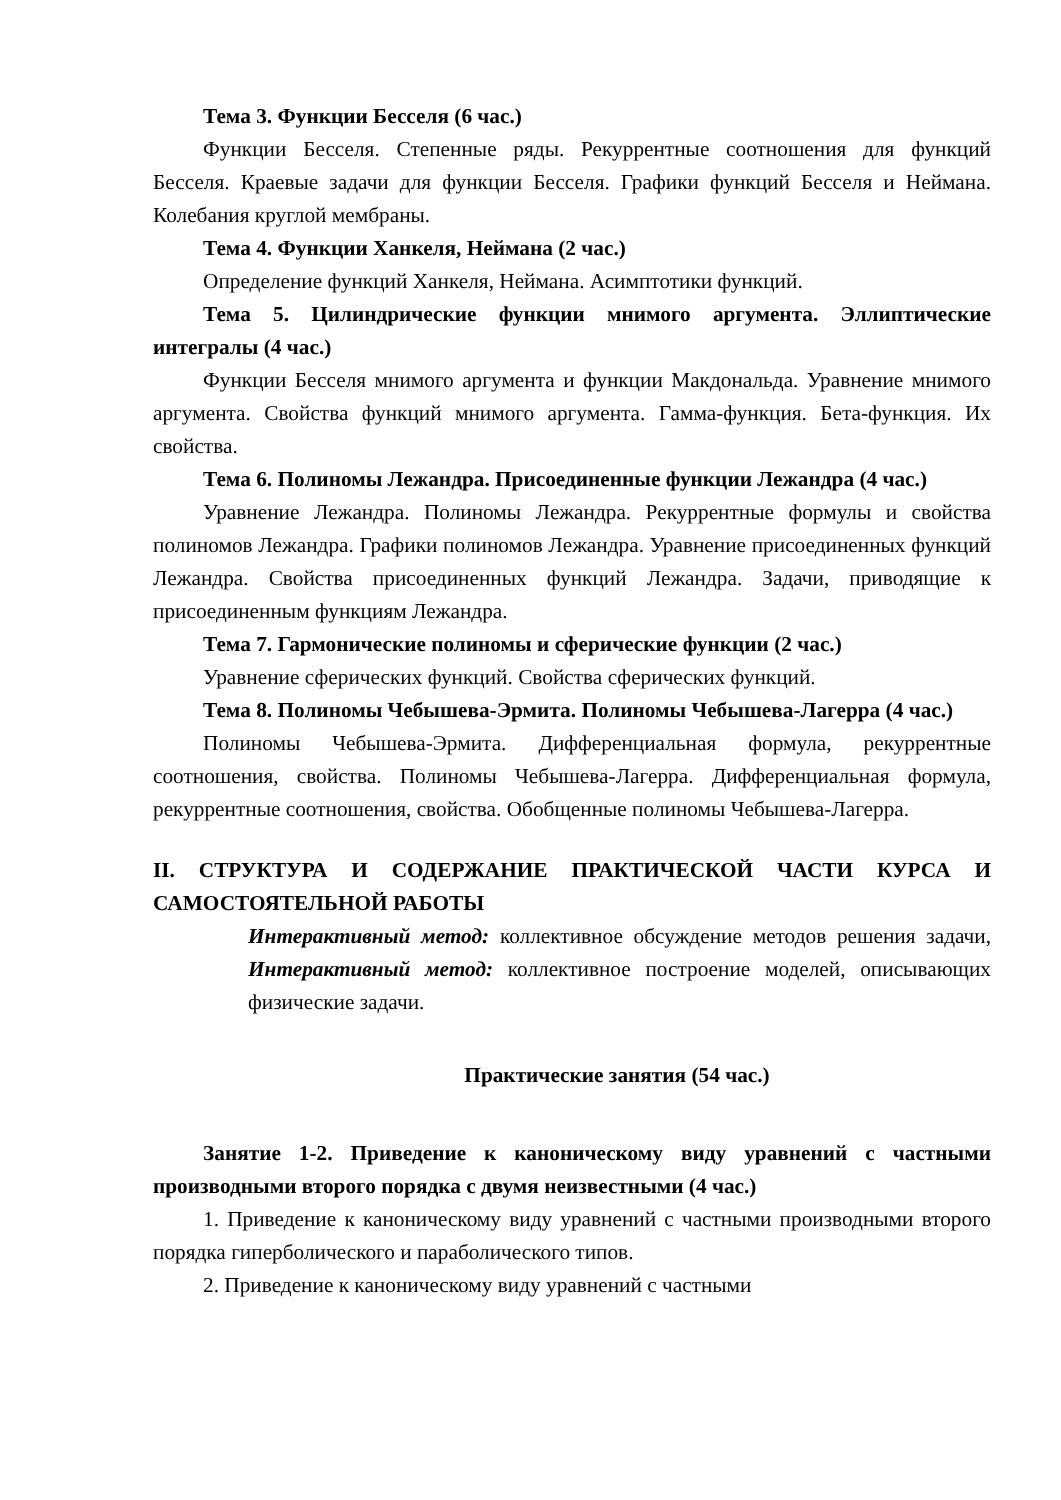Тема 3. Функции Бесселя (6 час.)
Функции Бесселя. Степенные ряды. Рекуррентные соотношения для функций Бесселя. Краевые задачи для функции Бесселя. Графики функций Бесселя и Неймана. Колебания круглой мембраны.
Тема 4. Функции Ханкеля, Неймана (2 час.)
Определение функций Ханкеля, Неймана. Асимптотики функций.
Тема 5. Цилиндрические функции мнимого аргумента. Эллиптические интегралы (4 час.)
Функции Бесселя мнимого аргумента и функции Макдональда. Уравнение мнимого аргумента. Свойства функций мнимого аргумента. Гамма-функция. Бета-функция. Их свойства.
Тема 6. Полиномы Лежандра. Присоединенные функции Лежандра (4 час.)
Уравнение Лежандра. Полиномы Лежандра. Рекуррентные формулы и свойства полиномов Лежандра. Графики полиномов Лежандра. Уравнение присоединенных функций Лежандра. Свойства присоединенных функций Лежандра. Задачи, приводящие к присоединенным функциям Лежандра.
Тема 7. Гармонические полиномы и сферические функции (2 час.)
Уравнение сферических функций. Свойства сферических функций.
Тема 8. Полиномы Чебышева-Эрмита. Полиномы Чебышева-Лагерра (4 час.)
Полиномы Чебышева-Эрмита. Дифференциальная формула, рекуррентные соотношения, свойства. Полиномы Чебышева-Лагерра. Дифференциальная формула, рекуррентные соотношения, свойства. Обобщенные полиномы Чебышева-Лагерра.
II. СТРУКТУРА И СОДЕРЖАНИЕ ПРАКТИЧЕСКОЙ ЧАСТИ КУРСА И САМОСТОЯТЕЛЬНОЙ РАБОТЫ
Интерактивный метод: коллективное обсуждение методов решения задачи, Интерактивный метод: коллективное построение моделей, описывающих физические задачи.
Практические занятия (54 час.)
Занятие 1-2. Приведение к каноническому виду уравнений с частными производными второго порядка с двумя неизвестными (4 час.)
1. Приведение к каноническому виду уравнений с частными производными второго порядка гиперболического и параболического типов.
2. Приведение к каноническому виду уравнений с частными